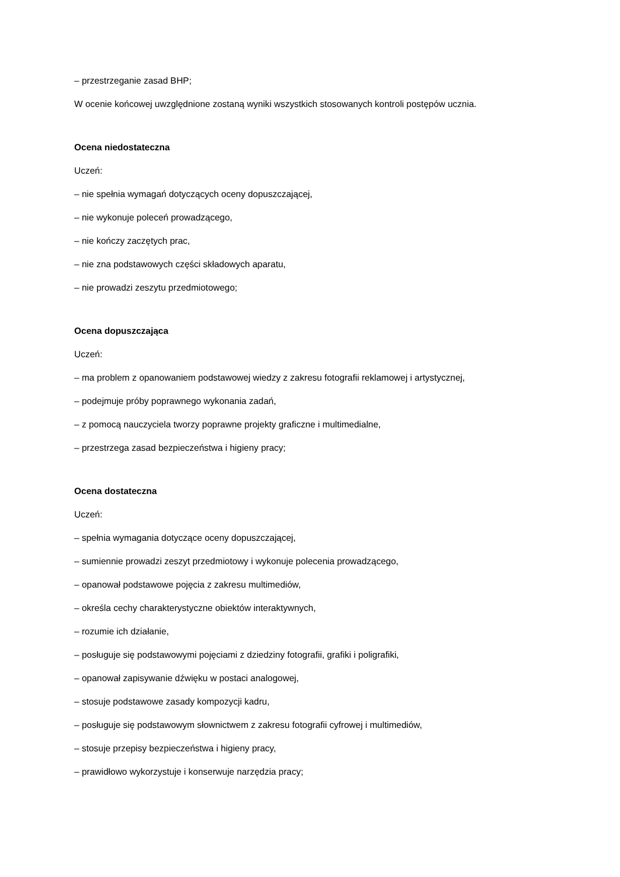– przestrzeganie zasad BHP;
W ocenie końcowej uwzględnione zostaną wyniki wszystkich stosowanych kontroli postępów ucznia.
Ocena niedostateczna
Uczeń:
– nie spełnia wymagań dotyczących oceny dopuszczającej,
– nie wykonuje poleceń prowadzącego,
– nie kończy zaczętych prac,
– nie zna podstawowych części składowych aparatu,
– nie prowadzi zeszytu przedmiotowego;
Ocena dopuszczająca
Uczeń:
– ma problem z opanowaniem podstawowej wiedzy z zakresu fotografii reklamowej i artystycznej,
– podejmuje próby poprawnego wykonania zadań,
– z pomocą nauczyciela tworzy poprawne projekty graficzne i multimedialne,
– przestrzega zasad bezpieczeństwa i higieny pracy;
Ocena dostateczna
Uczeń:
– spełnia wymagania dotyczące oceny dopuszczającej,
– sumiennie prowadzi zeszyt przedmiotowy i wykonuje polecenia prowadzącego,
– opanował podstawowe pojęcia z zakresu multimediów,
– określa cechy charakterystyczne obiektów interaktywnych,
– rozumie ich działanie,
– posługuje się podstawowymi pojęciami z dziedziny fotografii, grafiki i poligrafiki,
– opanował zapisywanie dźwięku w postaci analogowej,
– stosuje podstawowe zasady kompozycji kadru,
– posługuje się podstawowym słownictwem z zakresu fotografii cyfrowej i multimediów,
– stosuje przepisy bezpieczeństwa i higieny pracy,
– prawidłowo wykorzystuje i konserwuje narzędzia pracy;